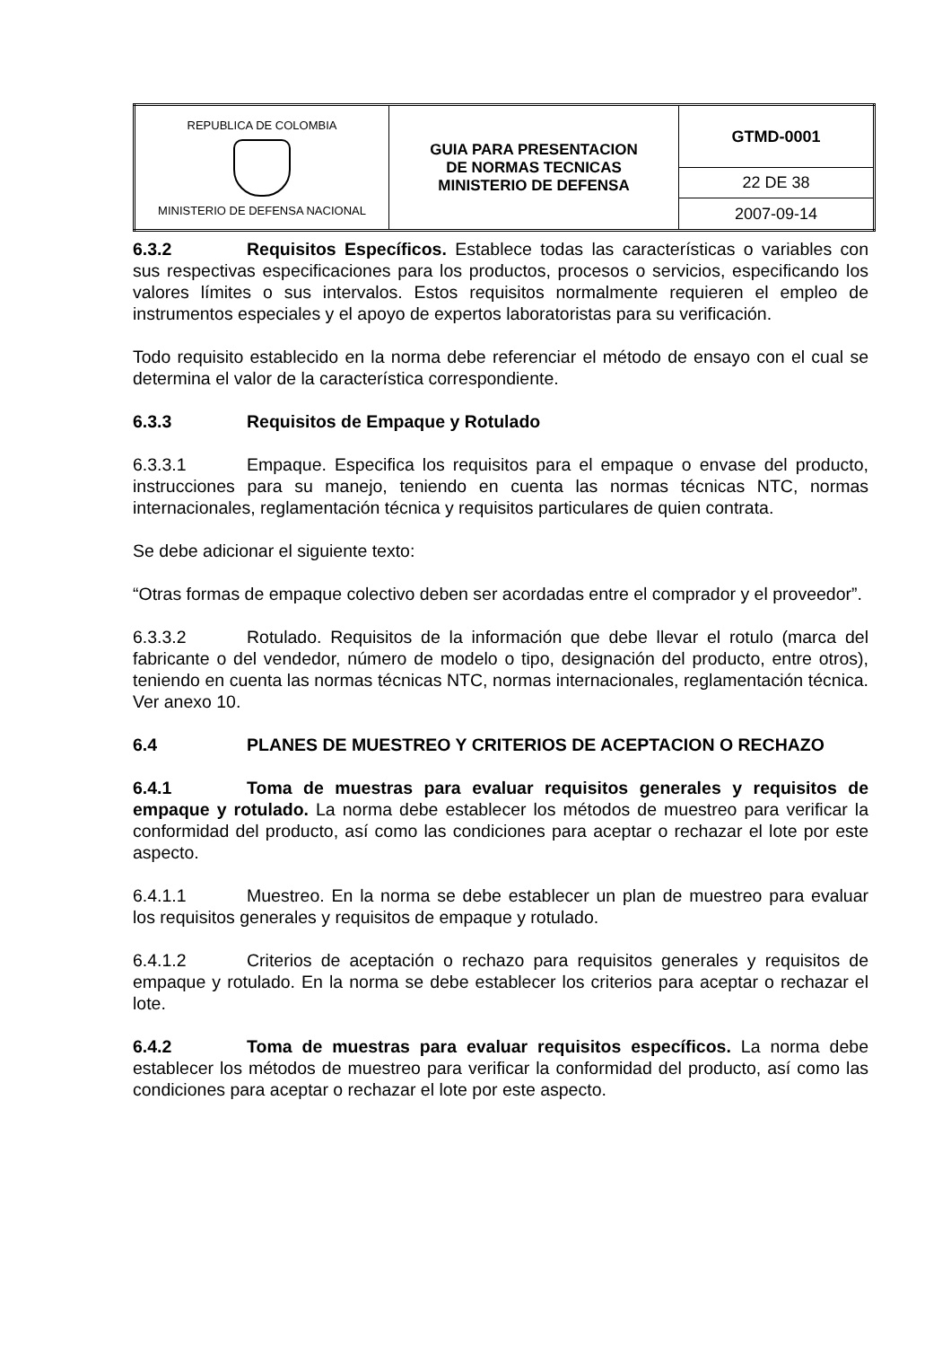| REPUBLICA DE COLOMBIA MINISTERIO DE DEFENSA NACIONAL | GUIA PARA PRESENTACION DE NORMAS TECNICAS MINISTERIO DE DEFENSA | GTMD-0001 |
| | | 22 DE 38 |
| | | 2007-09-14 |
6.3.2 Requisitos Específicos. Establece todas las características o variables con sus respectivas especificaciones para los productos, procesos o servicios, especificando los valores límites o sus intervalos. Estos requisitos normalmente requieren el empleo de instrumentos especiales y el apoyo de expertos laboratoristas para su verificación.
Todo requisito establecido en la norma debe referenciar el método de ensayo con el cual se determina el valor de la característica correspondiente.
6.3.3 Requisitos de Empaque y Rotulado
6.3.3.1 Empaque. Especifica los requisitos para el empaque o envase del producto, instrucciones para su manejo, teniendo en cuenta las normas técnicas NTC, normas internacionales, reglamentación técnica y requisitos particulares de quien contrata.
Se debe adicionar el siguiente texto:
“Otras formas de empaque colectivo deben ser acordadas entre el comprador y el proveedor”.
6.3.3.2 Rotulado. Requisitos de la información que debe llevar el rotulo (marca del fabricante o del vendedor, número de modelo o tipo, designación del producto, entre otros), teniendo en cuenta las normas técnicas NTC, normas internacionales, reglamentación técnica. Ver anexo 10.
6.4 PLANES DE MUESTREO Y CRITERIOS DE ACEPTACION O RECHAZO
6.4.1 Toma de muestras para evaluar requisitos generales y requisitos de empaque y rotulado. La norma debe establecer los métodos de muestreo para verificar la conformidad del producto, así como las condiciones para aceptar o rechazar el lote por este aspecto.
6.4.1.1 Muestreo. En la norma se debe establecer un plan de muestreo para evaluar los requisitos generales y requisitos de empaque y rotulado.
6.4.1.2 Criterios de aceptación o rechazo para requisitos generales y requisitos de empaque y rotulado. En la norma se debe establecer los criterios para aceptar o rechazar el lote.
6.4.2 Toma de muestras para evaluar requisitos específicos. La norma debe establecer los métodos de muestreo para verificar la conformidad del producto, así como las condiciones para aceptar o rechazar el lote por este aspecto.